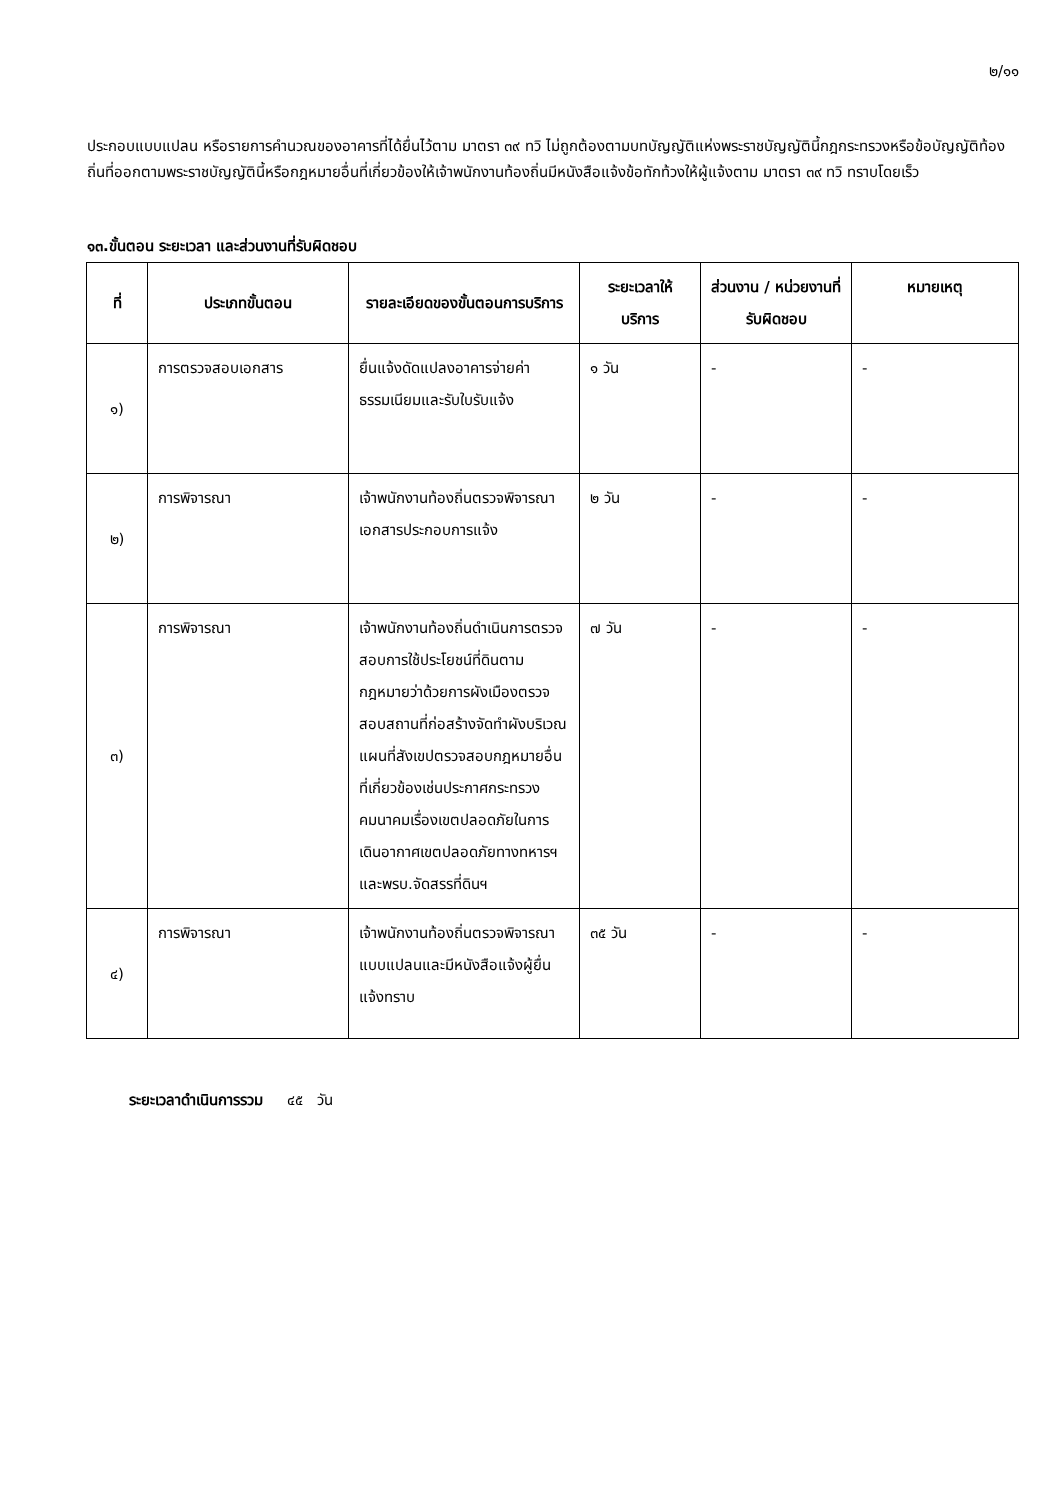๒/๑๑
ประกอบแบบแปลน หรือรายการคำนวณของอาคารที่ได้ยื่นไว้ตาม มาตรา ๓๙ ทวิ ไม่ถูกต้องตามบทบัญญัติแห่งพระราชบัญญัตินี้กฎกระทรวงหรือข้อบัญญัติท้องถิ่นที่ออกตามพระราชบัญญัตินี้หรือกฎหมายอื่นที่เกี่ยวข้องให้เจ้าพนักงานท้องถิ่นมีหนังสือแจ้งข้อทักท้วงให้ผู้แจ้งตาม มาตรา ๓๙ ทวิ ทราบโดยเร็ว
๑๓.ขั้นตอน ระยะเวลา และส่วนงานที่รับผิดชอบ
| ที่ | ประเภทขั้นตอน | รายละเอียดของขั้นตอนการบริการ | ระยะเวลาให้บริการ | ส่วนงาน / หน่วยงานที่รับผิดชอบ | หมายเหตุ |
| --- | --- | --- | --- | --- | --- |
| ๑) | การตรวจสอบเอกสาร | ยื่นแจ้งดัดแปลงอาคารจ่ายค่าธรรมเนียมและรับใบรับแจ้ง | ๑ วัน | - | - |
| ๒) | การพิจารณา | เจ้าพนักงานท้องถิ่นตรวจพิจารณาเอกสารประกอบการแจ้ง | ๒ วัน | - | - |
| ๓) | การพิจารณา | เจ้าพนักงานท้องถิ่นดำเนินการตรวจสอบการใช้ประโยชน์ที่ดินตามกฎหมายว่าด้วยการผังเมืองตรวจสอบสถานที่ก่อสร้างจัดทำผังบริเวณแผนที่สังเขปตรวจสอบกฎหมายอื่นที่เกี่ยวข้องเช่นประกาศกระทรวงคมนาคมเรื่องเขตปลอดภัยในการเดินอากาศเขตปลอดภัยทางทหารฯและพรบ.จัดสรรที่ดินฯ | ๗ วัน | - | - |
| ๔) | การพิจารณา | เจ้าพนักงานท้องถิ่นตรวจพิจารณาแบบแปลนและมีหนังสือแจ้งผู้ยื่นแจ้งทราบ | ๓๕ วัน | - | - |
ระยะเวลาดำเนินการรวม ๔๕ วัน